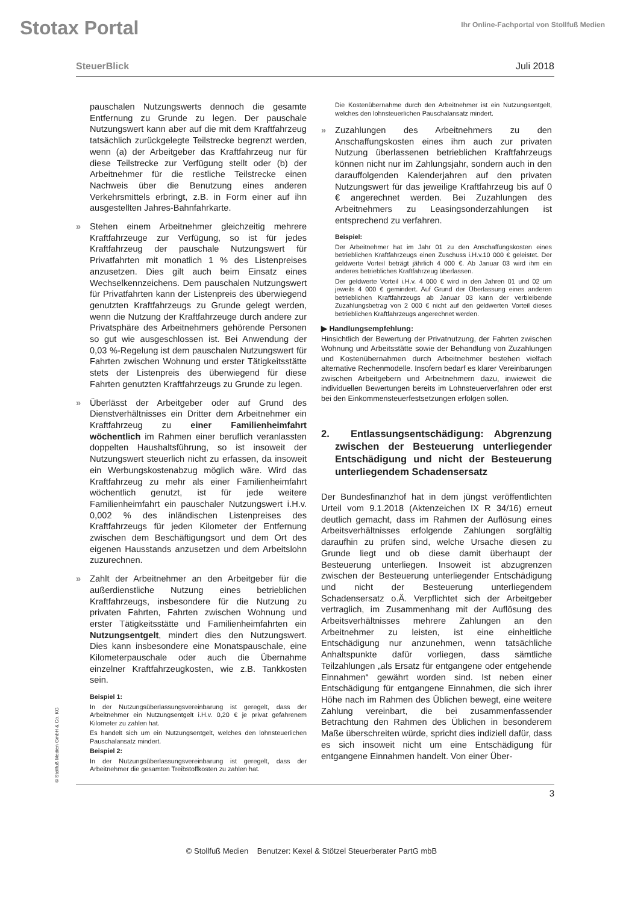Stotax Portal
Ihr Online-Fachportal von Stollfuß Medien
SteuerBlick Juli 2018
pauschalen Nutzungswerts dennoch die gesamte Entfernung zu Grunde zu legen. Der pauschale Nutzungswert kann aber auf die mit dem Kraftfahrzeug tatsächlich zurückgelegte Teilstrecke begrenzt werden, wenn (a) der Arbeitgeber das Kraftfahrzeug nur für diese Teilstrecke zur Verfügung stellt oder (b) der Arbeitnehmer für die restliche Teilstrecke einen Nachweis über die Benutzung eines anderen Verkehrsmittels erbringt, z.B. in Form einer auf ihn ausgestellten Jahres-Bahnfahrkarte.
Stehen einem Arbeitnehmer gleichzeitig mehrere Kraftfahrzeuge zur Verfügung, so ist für jedes Kraftfahrzeug der pauschale Nutzungswert für Privatfahrten mit monatlich 1 % des Listenpreises anzusetzen. Dies gilt auch beim Einsatz eines Wechselkennzeichens. Dem pauschalen Nutzungswert für Privatfahrten kann der Listenpreis des überwiegend genutzten Kraftfahrzeugs zu Grunde gelegt werden, wenn die Nutzung der Kraftfahrzeuge durch andere zur Privatsphäre des Arbeitnehmers gehörende Personen so gut wie ausgeschlossen ist. Bei Anwendung der 0,03 %-Regelung ist dem pauschalen Nutzungswert für Fahrten zwischen Wohnung und erster Tätigkeitsstätte stets der Listenpreis des überwiegend für diese Fahrten genutzten Kraftfahrzeugs zu Grunde zu legen.
Überlässt der Arbeitgeber oder auf Grund des Dienstverhältnisses ein Dritter dem Arbeitnehmer ein Kraftfahrzeug zu einer Familienheimfahrt wöchentlich im Rahmen einer beruflich veranlassten doppelten Haushaltsführung, so ist insoweit der Nutzungswert steuerlich nicht zu erfassen, da insoweit ein Werbungskostenabzug möglich wäre. Wird das Kraftfahrzeug zu mehr als einer Familienheimfahrt wöchentlich genutzt, ist für jede weitere Familienheimfahrt ein pauschaler Nutzungswert i.H.v. 0,002 % des inländischen Listenpreises des Kraftfahrzeugs für jeden Kilometer der Entfernung zwischen dem Beschäftigungsort und dem Ort des eigenen Hausstands anzusetzen und dem Arbeitslohn zuzurechnen.
Zahlt der Arbeitnehmer an den Arbeitgeber für die außerdienstliche Nutzung eines betrieblichen Kraftfahrzeugs, insbesondere für die Nutzung zu privaten Fahrten, Fahrten zwischen Wohnung und erster Tätigkeitsstätte und Familienheimfahrten ein Nutzungsentgelt, mindert dies den Nutzungswert. Dies kann insbesondere eine Monatspauschale, eine Kilometerpauschale oder auch die Übernahme einzelner Kraftfahrzeugkosten, wie z.B. Tankkosten sein.
Beispiel 1:
In der Nutzungsüberlassungsvereinbarung ist geregelt, dass der Arbeitnehmer ein Nutzungsentgelt i.H.v. 0,20 € je privat gefahrenem Kilometer zu zahlen hat.
Es handelt sich um ein Nutzungsentgelt, welches den lohnsteuerlichen Pauschalansatz mindert.
Beispiel 2:
In der Nutzungsüberlassungsvereinbarung ist geregelt, dass der Arbeitnehmer die gesamten Treibstoffkosten zu zahlen hat.
Die Kostenübernahme durch den Arbeitnehmer ist ein Nutzungsentgelt, welches den lohnsteuerlichen Pauschalansatz mindert.
Zuzahlungen des Arbeitnehmers zu den Anschaffungskosten eines ihm auch zur privaten Nutzung überlassenen betrieblichen Kraftfahrzeugs können nicht nur im Zahlungsjahr, sondern auch in den darauffolgenden Kalenderjahren auf den privaten Nutzungswert für das jeweilige Kraftfahrzeug bis auf 0 € angerechnet werden. Bei Zuzahlungen des Arbeitnehmers zu Leasingsonderzahlungen ist entsprechend zu verfahren.
Beispiel:
Der Arbeitnehmer hat im Jahr 01 zu den Anschaffungskosten eines betrieblichen Kraftfahrzeugs einen Zuschuss i.H.v.10 000 € geleistet. Der geldwerte Vorteil beträgt jährlich 4 000 €. Ab Januar 03 wird ihm ein anderes betriebliches Kraftfahrzeug überlassen.
Der geldwerte Vorteil i.H.v. 4 000 € wird in den Jahren 01 und 02 um jeweils 4 000 € gemindert. Auf Grund der Überlassung eines anderen betrieblichen Kraftfahrzeugs ab Januar 03 kann der verbleibende Zuzahlungsbetrag von 2 000 € nicht auf den geldwerten Vorteil dieses betrieblichen Kraftfahrzeugs angerechnet werden.
▶ Handlungsempfehlung:
Hinsichtlich der Bewertung der Privatnutzung, der Fahrten zwischen Wohnung und Arbeitsstätte sowie der Behandlung von Zuzahlungen und Kostenübernahmen durch Arbeitnehmer bestehen vielfach alternative Rechenmodelle. Insofern bedarf es klarer Vereinbarungen zwischen Arbeitgebern und Arbeitnehmern dazu, inwieweit die individuellen Bewertungen bereits im Lohnsteuerverfahren oder erst bei den Einkommensteuerfestsetzungen erfolgen sollen.
2. Entlassungsentschädigung: Abgrenzung zwischen der Besteuerung unterliegender Entschädigung und nicht der Besteuerung unterliegendem Schadensersatz
Der Bundesfinanzhof hat in dem jüngst veröffentlichten Urteil vom 9.1.2018 (Aktenzeichen IX R 34/16) erneut deutlich gemacht, dass im Rahmen der Auflösung eines Arbeitsverhältnisses erfolgende Zahlungen sorgfältig daraufhin zu prüfen sind, welche Ursache diesen zu Grunde liegt und ob diese damit überhaupt der Besteuerung unterliegen. Insoweit ist abzugrenzen zwischen der Besteuerung unterliegender Entschädigung und nicht der Besteuerung unterliegendem Schadensersatz o.Ä. Verpflichtet sich der Arbeitgeber vertraglich, im Zusammenhang mit der Auflösung des Arbeitsverhältnisses mehrere Zahlungen an den Arbeitnehmer zu leisten, ist eine einheitliche Entschädigung nur anzunehmen, wenn tatsächliche Anhaltspunkte dafür vorliegen, dass sämtliche Teilzahlungen „als Ersatz für entgangene oder entgehende Einnahmen“ gewährt worden sind. Ist neben einer Entschädigung für entgangene Einnahmen, die sich ihrer Höhe nach im Rahmen des Üblichen bewegt, eine weitere Zahlung vereinbart, die bei zusammenfassender Betrachtung den Rahmen des Üblichen in besonderem Maße überschreiten würde, spricht dies indiziell dafür, dass es sich insoweit nicht um eine Entschädigung für entgangene Einnahmen handelt. Von einer Über-
3
© Stollfuß Medien GmbH & Co. KG
© Stollfuß Medien Benutzer: Kexel & Stötzel Steuerberater PartG mbB